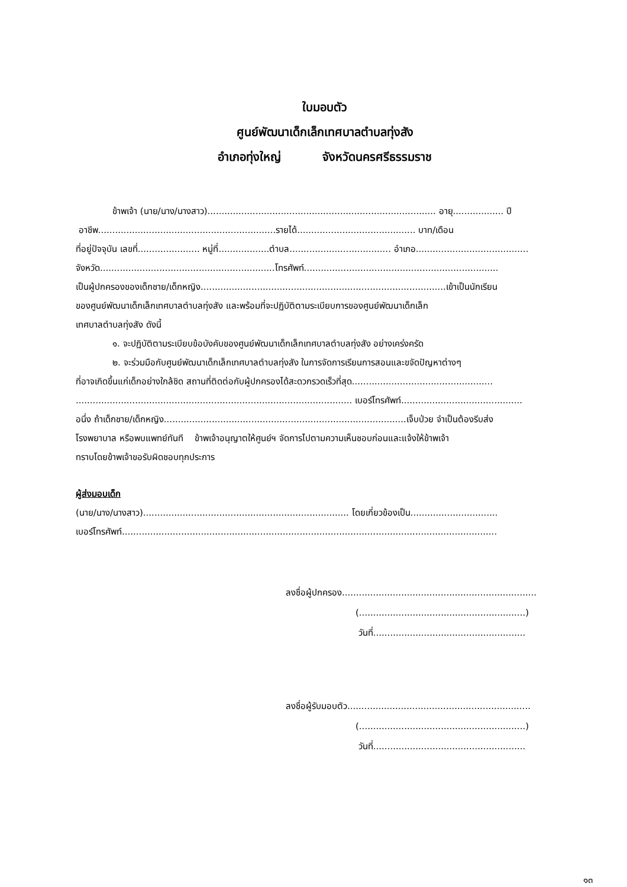ใบมอบตัว
ศูนย์พัฒนาเด็กเล็กเทศบาลตำบลทุ่งสัง
อำเภอทุ่งใหญ่ จังหวัดนครศรีธรรมราช
ข้าพเจ้า (นาย/นาง/นางสาว)................................................................................. อายุ.................. ปี
อาชีพ...............................................................รายได้.......................................... บาท/เดือน
ที่อยู่ปัจจุบัน เลขที่...................... หมู่ที่..................ตำบล.................................... อำเภอ........................................
จังหวัด..............................................................โทรศัพท์.....................................................................
เป็นผู้ปกครองของเด็กชาย/เด็กหญิง.......................................................................................เข้าเป็นนักเรียน
ของศูนย์พัฒนาเด็กเล็กเทศบาลตำบลทุ่งสัง และพร้อมที่จะปฏิบัติตามระเบียบการของศูนย์พัฒนาเด็กเล็ก
เทศบาลตำบลทุ่งสัง ดังนี้
๑. จะปฏิบัติตามระเบียบข้อบังคับของศูนย์พัฒนาเด็กเล็กเทศบาลตำบลทุ่งสัง อย่างเคร่งครัด
๒. จะร่วมมือกับศูนย์พัฒนาเด็กเล็กเทศบาลตำบลทุ่งสัง ในการจัดการเรียนการสอนและขจัดปัญหาต่างๆ
ที่อาจเกิดขึ้นแก่เด็กอย่างใกล้ชิด สถานที่ติดต่อกับผู้ปกครองได้สะดวกรวดเร็วที่สุด..................................................
.................................................................................................. เบอร์โทรศัพท์...........................................
อนึ่ง ถ้าเด็กชาย/เด็กหญิง......................................................................................เจ็บป่วย จำเป็นต้องรีบส่ง
โรงพยาบาล หรือพบแพทย์ทันที ข้าพเจ้าอนุญาตให้ศูนย์ฯ จัดการไปตามความเห็นชอบก่อนและแจ้งให้ข้าพเจ้า
ทราบโดยข้าพเจ้าขอรับผิดชอบทุกประการ
ผู้ส่งมอบเด็ก
(นาย/นาง/นางสาว)......................................................................... โดยเกี่ยวข้องเป็น...............................
เบอร์โทรศัพท์.....................................................................................................................................
ลงชื่อผู้ปกครอง.....................................................................
(...........................................................)
วันที่......................................................
ลงชื่อผู้รับมอบตัว.................................................................
(...........................................................)
วันที่......................................................
๑๓